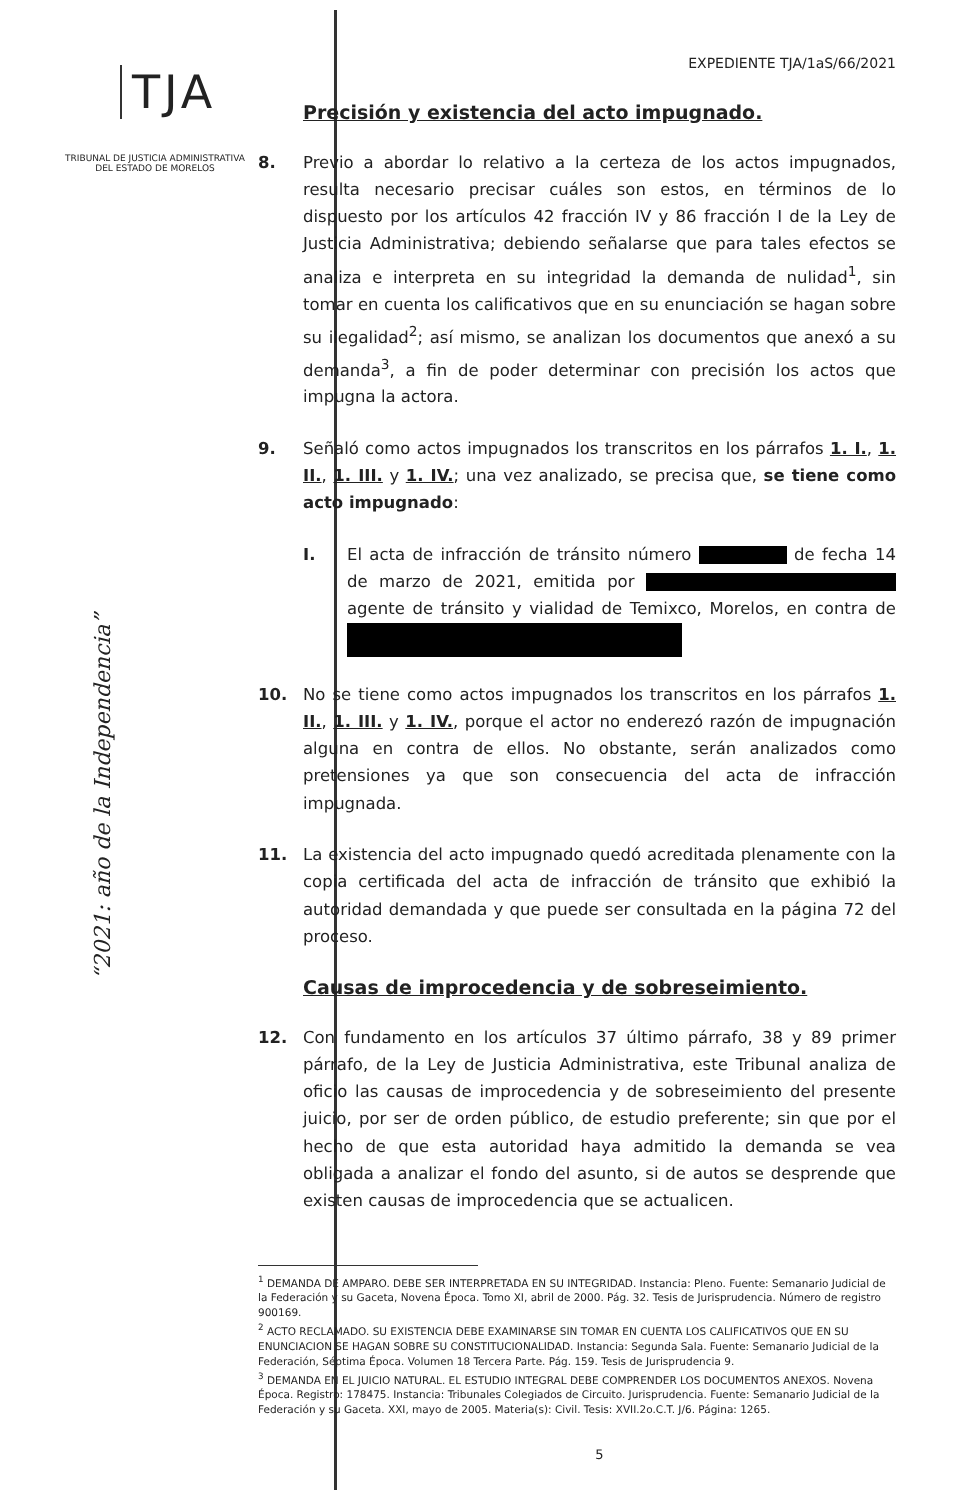TJA
TRIBUNAL DE JUSTICIA ADMINISTRATIVA
DEL ESTADO DE MORELOS
“2021: año de la Independencia”
EXPEDIENTE TJA/1aS/66/2021
Precisión y existencia del acto impugnado.
8. Previo a abordar lo relativo a la certeza de los actos impugnados, resulta necesario precisar cuáles son estos, en términos de lo dispuesto por los artículos 42 fracción IV y 86 fracción I de la Ley de Justicia Administrativa; debiendo señalarse que para tales efectos se analiza e interpreta en su integridad la demanda de nulidad<sup>1</sup>, sin tomar en cuenta los calificativos que en su enunciación se hagan sobre su ilegalidad<sup>2</sup>; así mismo, se analizan los documentos que anexó a su demanda<sup>3</sup>, a fin de poder determinar con precisión los actos que impugna la actora.
9. Señaló como actos impugnados los transcritos en los párrafos 1. I., 1. II., 1. III. y 1. IV.; una vez analizado, se precisa que, se tiene como acto impugnado:
I. El acta de infracción de tránsito número de fecha 14 de marzo de 2021, emitida por agente de tránsito y vialidad de Temixco, Morelos, en contra de
10. No se tiene como actos impugnados los transcritos en los párrafos 1. II., 1. III. y 1. IV., porque el actor no enderezó razón de impugnación alguna en contra de ellos. No obstante, serán analizados como pretensiones ya que son consecuencia del acta de infracción impugnada.
11. La existencia del acto impugnado quedó acreditada plenamente con la copia certificada del acta de infracción de tránsito que exhibió la autoridad demandada y que puede ser consultada en la página 72 del proceso.
Causas de improcedencia y de sobreseimiento.
12. Con fundamento en los artículos 37 último párrafo, 38 y 89 primer párrafo, de la Ley de Justicia Administrativa, este Tribunal analiza de oficio las causas de improcedencia y de sobreseimiento del presente juicio, por ser de orden público, de estudio preferente; sin que por el hecho de que esta autoridad haya admitido la demanda se vea obligada a analizar el fondo del asunto, si de autos se desprende que existen causas de improcedencia que se actualicen.
<sup>1</sup> DEMANDA DE AMPARO. DEBE SER INTERPRETADA EN SU INTEGRIDAD. Instancia: Pleno. Fuente: Semanario Judicial de la Federación y su Gaceta, Novena Época. Tomo XI, abril de 2000. Pág. 32. Tesis de Jurisprudencia. Número de registro 900169.
<sup>2</sup> ACTO RECLAMADO. SU EXISTENCIA DEBE EXAMINARSE SIN TOMAR EN CUENTA LOS CALIFICATIVOS QUE EN SU ENUNCIACION SE HAGAN SOBRE SU CONSTITUCIONALIDAD. Instancia: Segunda Sala. Fuente: Semanario Judicial de la Federación, Séptima Época. Volumen 18 Tercera Parte. Pág. 159. Tesis de Jurisprudencia 9.
<sup>3</sup> DEMANDA EN EL JUICIO NATURAL. EL ESTUDIO INTEGRAL DEBE COMPRENDER LOS DOCUMENTOS ANEXOS. Novena Época. Registro: 178475. Instancia: Tribunales Colegiados de Circuito. Jurisprudencia. Fuente: Semanario Judicial de la Federación y su Gaceta. XXI, mayo de 2005. Materia(s): Civil. Tesis: XVII.2o.C.T. J/6. Página: 1265.
5